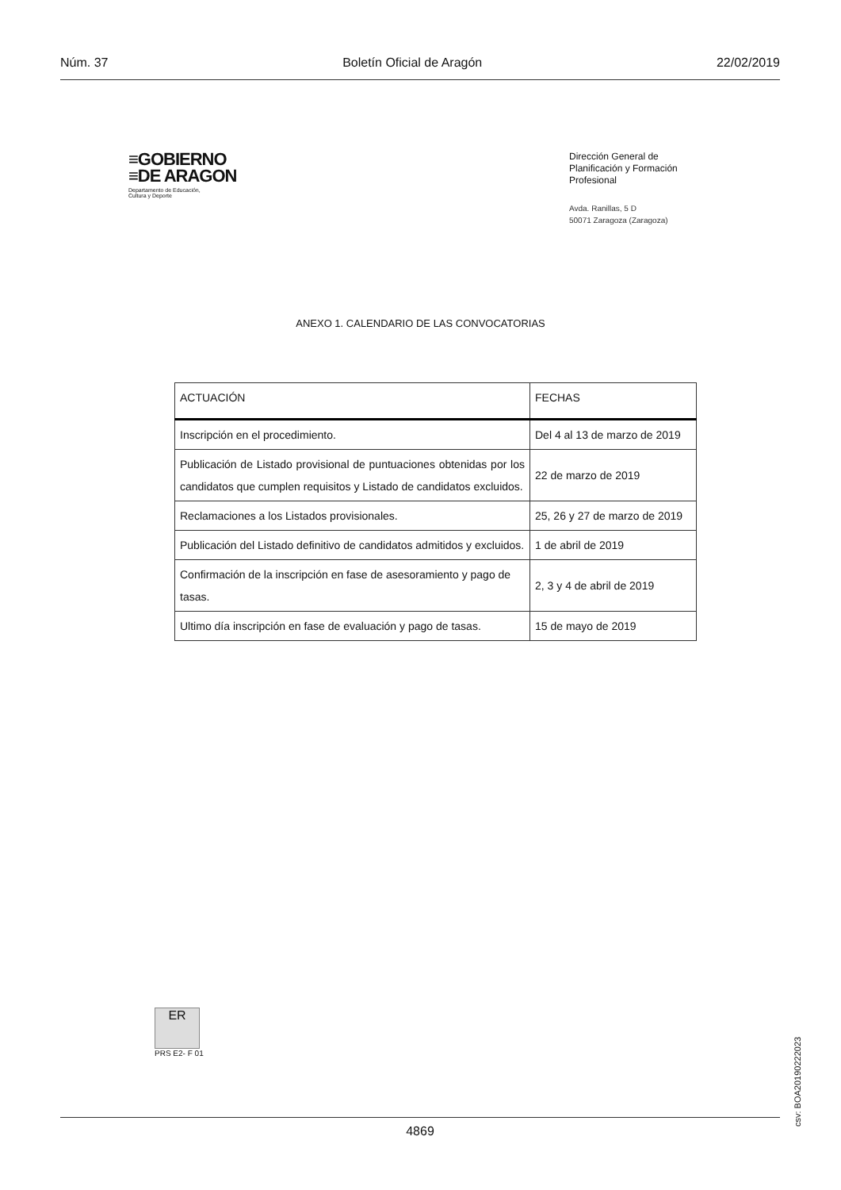Núm. 37 Boletín Oficial de Aragón 22/02/2019
≡GOBIERNO
≡DE ARAGON
Departamento de Educación,
Cultura y Deporte
Dirección General de
Planificación y Formación
Profesional
Avda. Ranillas, 5 D
50071 Zaragoza (Zaragoza)
ANEXO 1. CALENDARIO DE LAS CONVOCATORIAS
| ACTUACIÓN | FECHAS |
| --- | --- |
| Inscripción en el procedimiento. | Del 4 al 13 de marzo de 2019 |
| Publicación de Listado provisional de puntuaciones obtenidas por los candidatos que cumplen requisitos y Listado de candidatos excluidos. | 22 de marzo de 2019 |
| Reclamaciones a los Listados provisionales. | 25, 26 y 27 de marzo de 2019 |
| Publicación del Listado definitivo de candidatos admitidos y excluidos. | 1 de abril de 2019 |
| Confirmación de la inscripción en fase de asesoramiento y pago de tasas. | 2, 3 y 4 de abril de 2019 |
| Ultimo día inscripción en fase de evaluación y pago de tasas. | 15 de mayo de 2019 |
ER
PRS E2- F 01
csv: BOA20190222023
4869